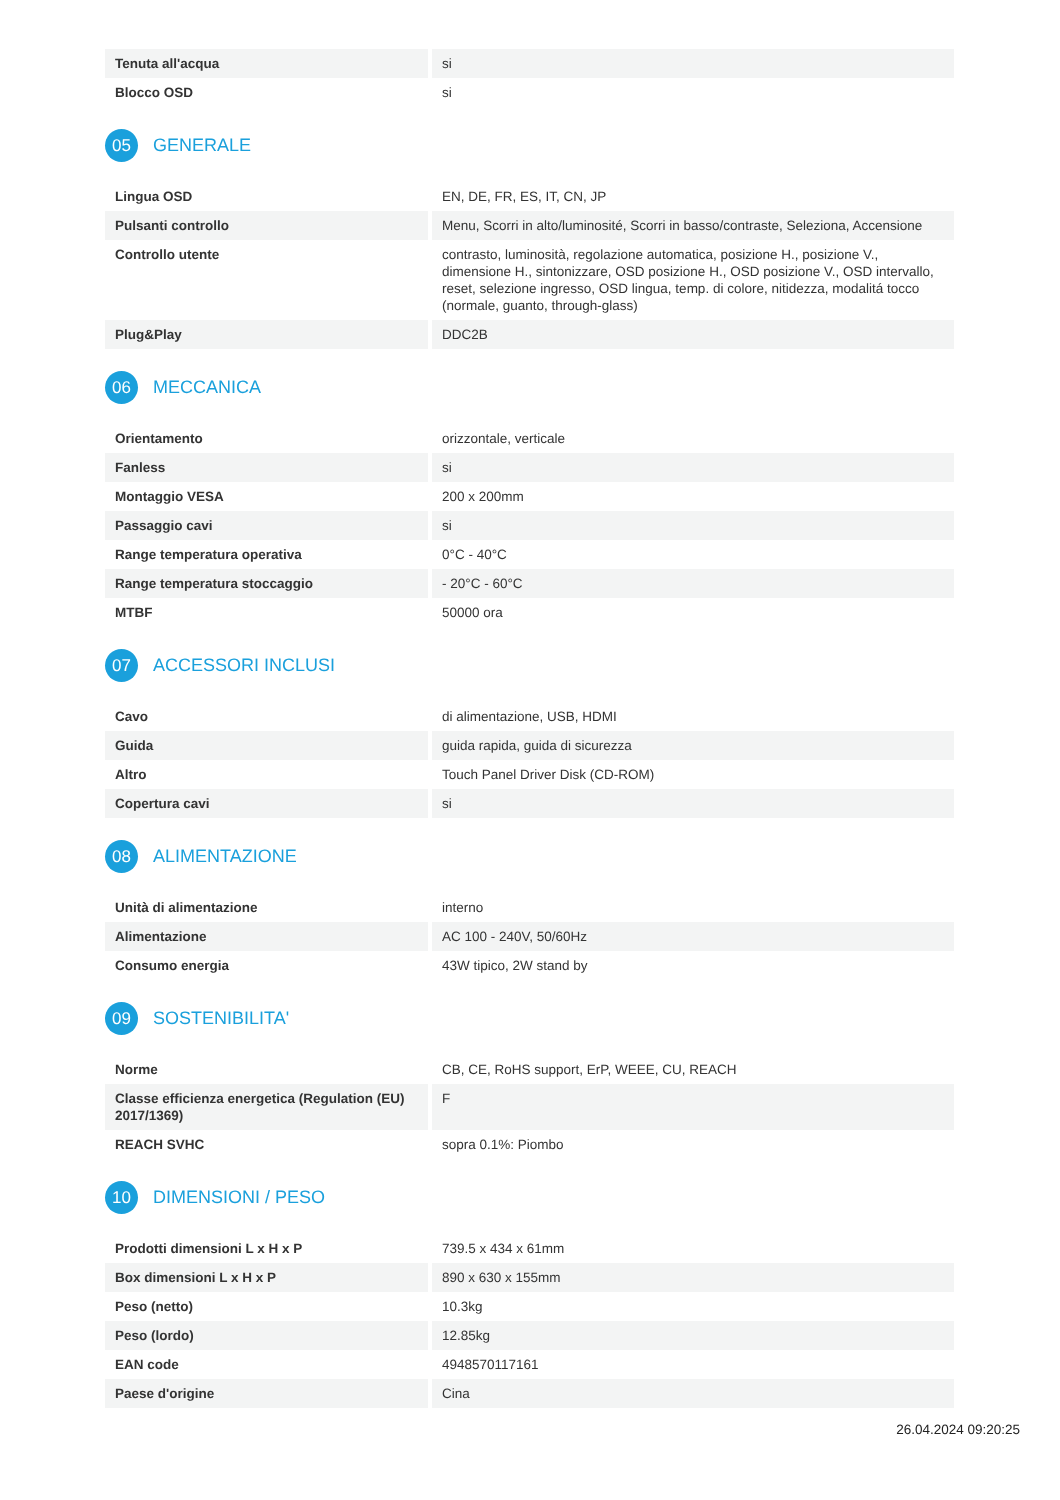| Tenuta all'acqua | si |
| Blocco OSD | si |
05 GENERALE
| Lingua OSD | EN, DE, FR, ES, IT, CN, JP |
| Pulsanti controllo | Menu, Scorri in alto/luminosité, Scorri in basso/contraste, Seleziona, Accensione |
| Controllo utente | contrasto, luminosità, regolazione automatica, posizione H., posizione V., dimensione H., sintonizzare, OSD posizione H., OSD posizione V., OSD intervallo, reset, selezione ingresso, OSD lingua, temp. di colore, nitidezza, modalitá tocco (normale, guanto, through-glass) |
| Plug&Play | DDC2B |
06 MECCANICA
| Orientamento | orizzontale, verticale |
| Fanless | si |
| Montaggio VESA | 200 x 200mm |
| Passaggio cavi | si |
| Range temperatura operativa | 0°C - 40°C |
| Range temperatura stoccaggio | - 20°C - 60°C |
| MTBF | 50000 ora |
07 ACCESSORI INCLUSI
| Cavo | di alimentazione, USB, HDMI |
| Guida | guida rapida, guida di sicurezza |
| Altro | Touch Panel Driver Disk (CD-ROM) |
| Copertura cavi | si |
08 ALIMENTAZIONE
| Unità di alimentazione | interno |
| Alimentazione | AC 100 - 240V, 50/60Hz |
| Consumo energia | 43W tipico, 2W stand by |
09 SOSTENIBILITA'
| Norme | CB, CE, RoHS support, ErP, WEEE, CU, REACH |
| Classe efficienza energetica (Regulation (EU) 2017/1369) | F |
| REACH SVHC | sopra 0.1%: Piombo |
10 DIMENSIONI / PESO
| Prodotti dimensioni L x H x P | 739.5 x 434 x 61mm |
| Box dimensioni L x H x P | 890 x 630 x 155mm |
| Peso (netto) | 10.3kg |
| Peso (lordo) | 12.85kg |
| EAN code | 4948570117161 |
| Paese d'origine | Cina |
26.04.2024 09:20:25